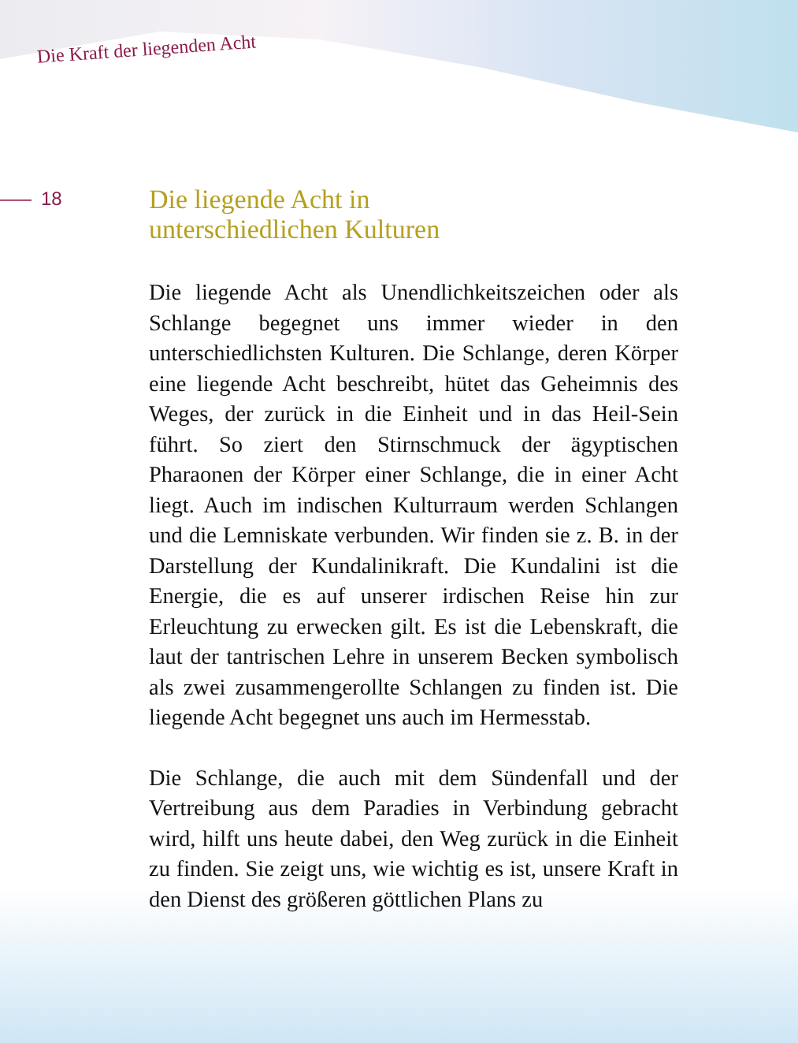Die Kraft der liegenden Acht
18
Die liegende Acht in
unterschiedlichen Kulturen
Die liegende Acht als Unendlichkeitszeichen oder als Schlange begegnet uns immer wieder in den unterschiedlichsten Kulturen. Die Schlange, deren Körper eine liegende Acht beschreibt, hütet das Geheimnis des Weges, der zurück in die Einheit und in das Heil-Sein führt. So ziert den Stirnschmuck der ägyptischen Pharaonen der Körper einer Schlange, die in einer Acht liegt. Auch im indischen Kulturraum werden Schlangen und die Lemniskate verbunden. Wir finden sie z. B. in der Darstellung der Kundalinikraft. Die Kundalini ist die Energie, die es auf unserer irdischen Reise hin zur Erleuchtung zu erwecken gilt. Es ist die Lebenskraft, die laut der tantrischen Lehre in unserem Becken symbolisch als zwei zusammengerollte Schlangen zu finden ist. Die liegende Acht begegnet uns auch im Hermesstab.
Die Schlange, die auch mit dem Sündenfall und der Vertreibung aus dem Paradies in Verbindung gebracht wird, hilft uns heute dabei, den Weg zurück in die Einheit zu finden. Sie zeigt uns, wie wichtig es ist, unsere Kraft in den Dienst des größeren göttlichen Plans zu